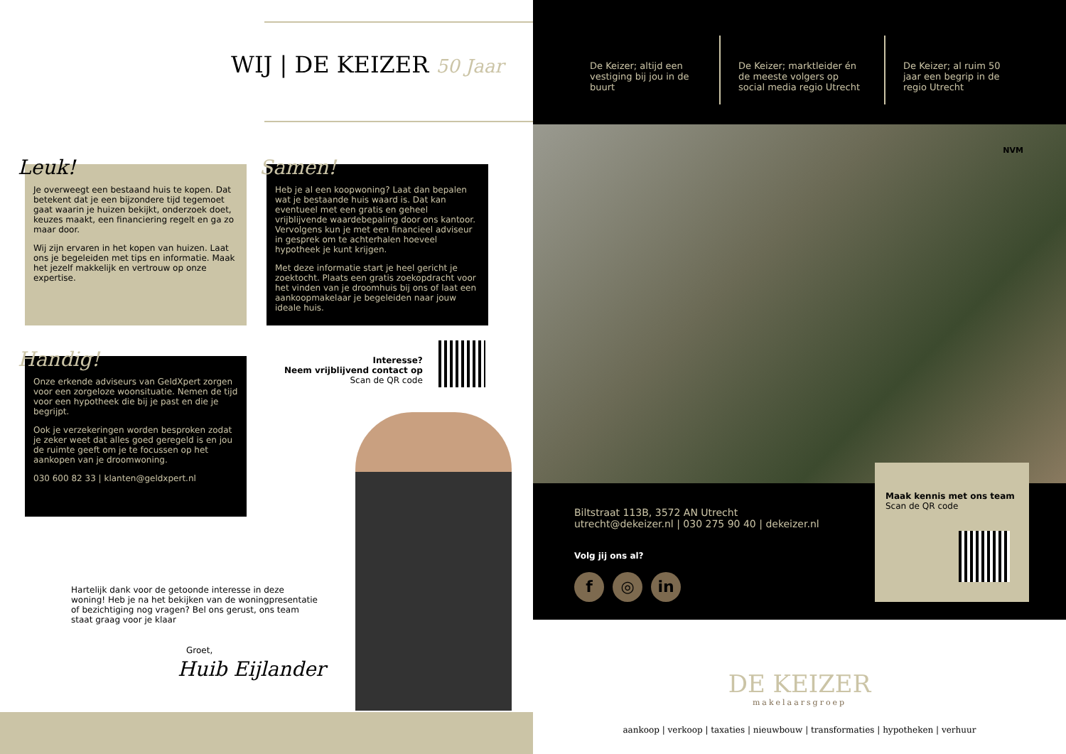WIJ | DE KEIZER 50 Jaar
Leuk!
Je overweegt een bestaand huis te kopen. Dat betekent dat je een bijzondere tijd tegemoet gaat waarin je huizen bekijkt, onderzoek doet, keuzes maakt, een financiering regelt en ga zo maar door.
Wij zijn ervaren in het kopen van huizen. Laat ons je begeleiden met tips en informatie. Maak het jezelf makkelijk en vertrouw op onze expertise.
Samen!
Heb je al een koopwoning? Laat dan bepalen wat je bestaande huis waard is. Dat kan eventueel met een gratis en geheel vrijblijvende waardebepaling door ons kantoor. Vervolgens kun je met een financieel adviseur in gesprek om te achterhalen hoeveel hypotheek je kunt krijgen.
Met deze informatie start je heel gericht je zoektocht. Plaats een gratis zoekopdracht voor het vinden van je droomhuis bij ons of laat een aankoopmakelaar je begeleiden naar jouw ideale huis.
Handig!
Onze erkende adviseurs van GeldXpert zorgen voor een zorgeloze woonsituatie. Nemen de tijd voor een hypotheek die bij je past en die je begrijpt.
Ook je verzekeringen worden besproken zodat je zeker weet dat alles goed geregeld is en jou de ruimte geeft om je te focussen op het aankopen van je droomwoning.
030 600 82 33 | klanten@geldxpert.nl
Interesse?
Neem vrijblijvend contact op
Scan de QR code
Hartelijk dank voor de getoonde interesse in deze woning! Heb je na het bekijken van de woningpresentatie of bezichtiging nog vragen? Bel ons gerust, ons team staat graag voor je klaar
Groet,
Huib Eijlander
De Keizer; altijd een vestiging bij jou in de buurt
De Keizer; marktleider én de meeste volgers op social media regio Utrecht
De Keizer; al ruim 50 jaar een begrip in de regio Utrecht
NVM
Biltstraat 113B, 3572 AN Utrecht
utrecht@dekeizer.nl | 030 275 90 40 | dekeizer.nl
Volg jij ons al?
f ◎ in
Maak kennis met ons team
Scan de QR code
DE KEIZER
makelaarsgroep
aankoop | verkoop | taxaties | nieuwbouw | transformaties | hypotheken | verhuur